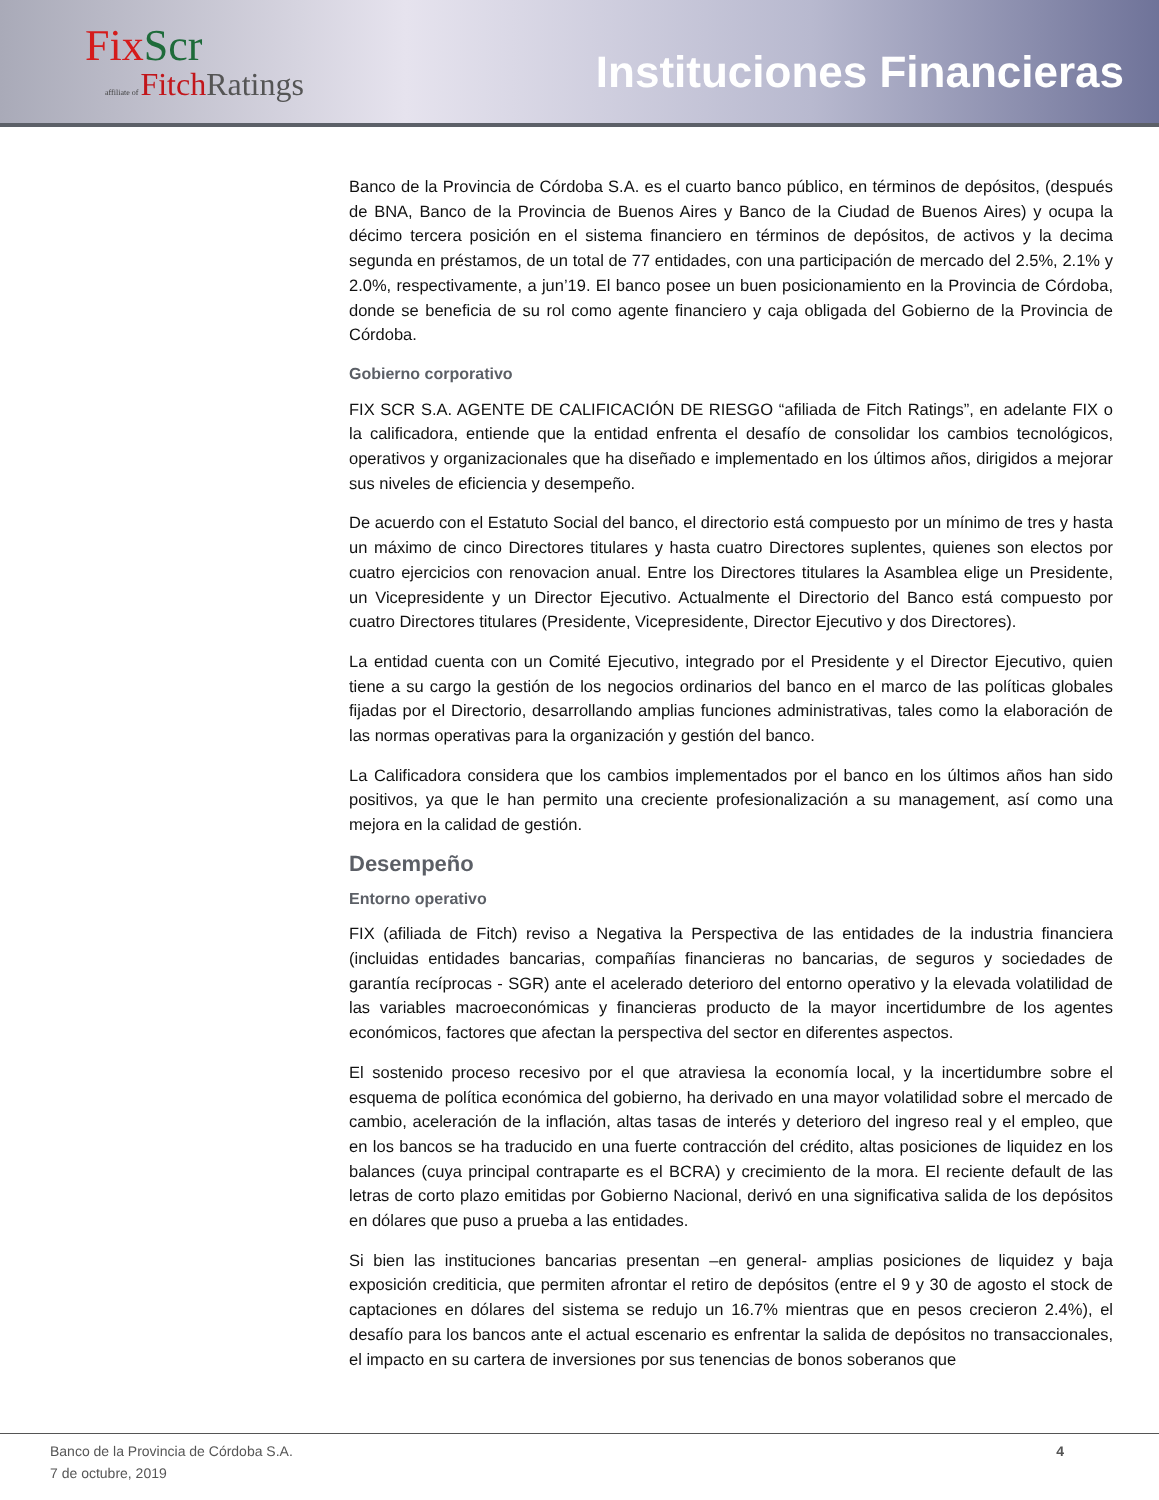FixScr
affiliate of FitchRatings
Instituciones Financieras
Banco de la Provincia de Córdoba S.A. es el cuarto banco público, en términos de depósitos, (después de BNA, Banco de la Provincia de Buenos Aires y Banco de la Ciudad de Buenos Aires) y ocupa la décimo tercera posición en el sistema financiero en términos de depósitos, de activos y la decima segunda en préstamos, de un total de 77 entidades, con una participación de mercado del 2.5%, 2.1% y 2.0%, respectivamente, a jun’19. El banco posee un buen posicionamiento en la Provincia de Córdoba, donde se beneficia de su rol como agente financiero y caja obligada del Gobierno de la Provincia de Córdoba.
Gobierno corporativo
FIX SCR S.A. AGENTE DE CALIFICACIÓN DE RIESGO “afiliada de Fitch Ratings”, en adelante FIX o la calificadora, entiende que la entidad enfrenta el desafío de consolidar los cambios tecnológicos, operativos y organizacionales que ha diseñado e implementado en los últimos años, dirigidos a mejorar sus niveles de eficiencia y desempeño.
De acuerdo con el Estatuto Social del banco, el directorio está compuesto por un mínimo de tres y hasta un máximo de cinco Directores titulares y hasta cuatro Directores suplentes, quienes son electos por cuatro ejercicios con renovacion anual. Entre los Directores titulares la Asamblea elige un Presidente, un Vicepresidente y un Director Ejecutivo. Actualmente el Directorio del Banco está compuesto por cuatro Directores titulares (Presidente, Vicepresidente, Director Ejecutivo y dos Directores).
La entidad cuenta con un Comité Ejecutivo, integrado por el Presidente y el Director Ejecutivo, quien tiene a su cargo la gestión de los negocios ordinarios del banco en el marco de las políticas globales fijadas por el Directorio, desarrollando amplias funciones administrativas, tales como la elaboración de las normas operativas para la organización y gestión del banco.
La Calificadora considera que los cambios implementados por el banco en los últimos años han sido positivos, ya que le han permito una creciente profesionalización a su management, así como una mejora en la calidad de gestión.
Desempeño
Entorno operativo
FIX (afiliada de Fitch) reviso a Negativa la Perspectiva de las entidades de la industria financiera (incluidas entidades bancarias, compañías financieras no bancarias, de seguros y sociedades de garantía recíprocas - SGR) ante el acelerado deterioro del entorno operativo y la elevada volatilidad de las variables macroeconómicas y financieras producto de la mayor incertidumbre de los agentes económicos, factores que afectan la perspectiva del sector en diferentes aspectos.
El sostenido proceso recesivo por el que atraviesa la economía local, y la incertidumbre sobre el esquema de política económica del gobierno, ha derivado en una mayor volatilidad sobre el mercado de cambio, aceleración de la inflación, altas tasas de interés y deterioro del ingreso real y el empleo, que en los bancos se ha traducido en una fuerte contracción del crédito, altas posiciones de liquidez en los balances (cuya principal contraparte es el BCRA) y crecimiento de la mora. El reciente default de las letras de corto plazo emitidas por Gobierno Nacional, derivó en una significativa salida de los depósitos en dólares que puso a prueba a las entidades.
Si bien las instituciones bancarias presentan –en general- amplias posiciones de liquidez y baja exposición crediticia, que permiten afrontar el retiro de depósitos (entre el 9 y 30 de agosto el stock de captaciones en dólares del sistema se redujo un 16.7% mientras que en pesos crecieron 2.4%), el desafío para los bancos ante el actual escenario es enfrentar la salida de depósitos no transaccionales, el impacto en su cartera de inversiones por sus tenencias de bonos soberanos que
Banco de la Provincia de Córdoba S.A.
7 de octubre, 2019
4